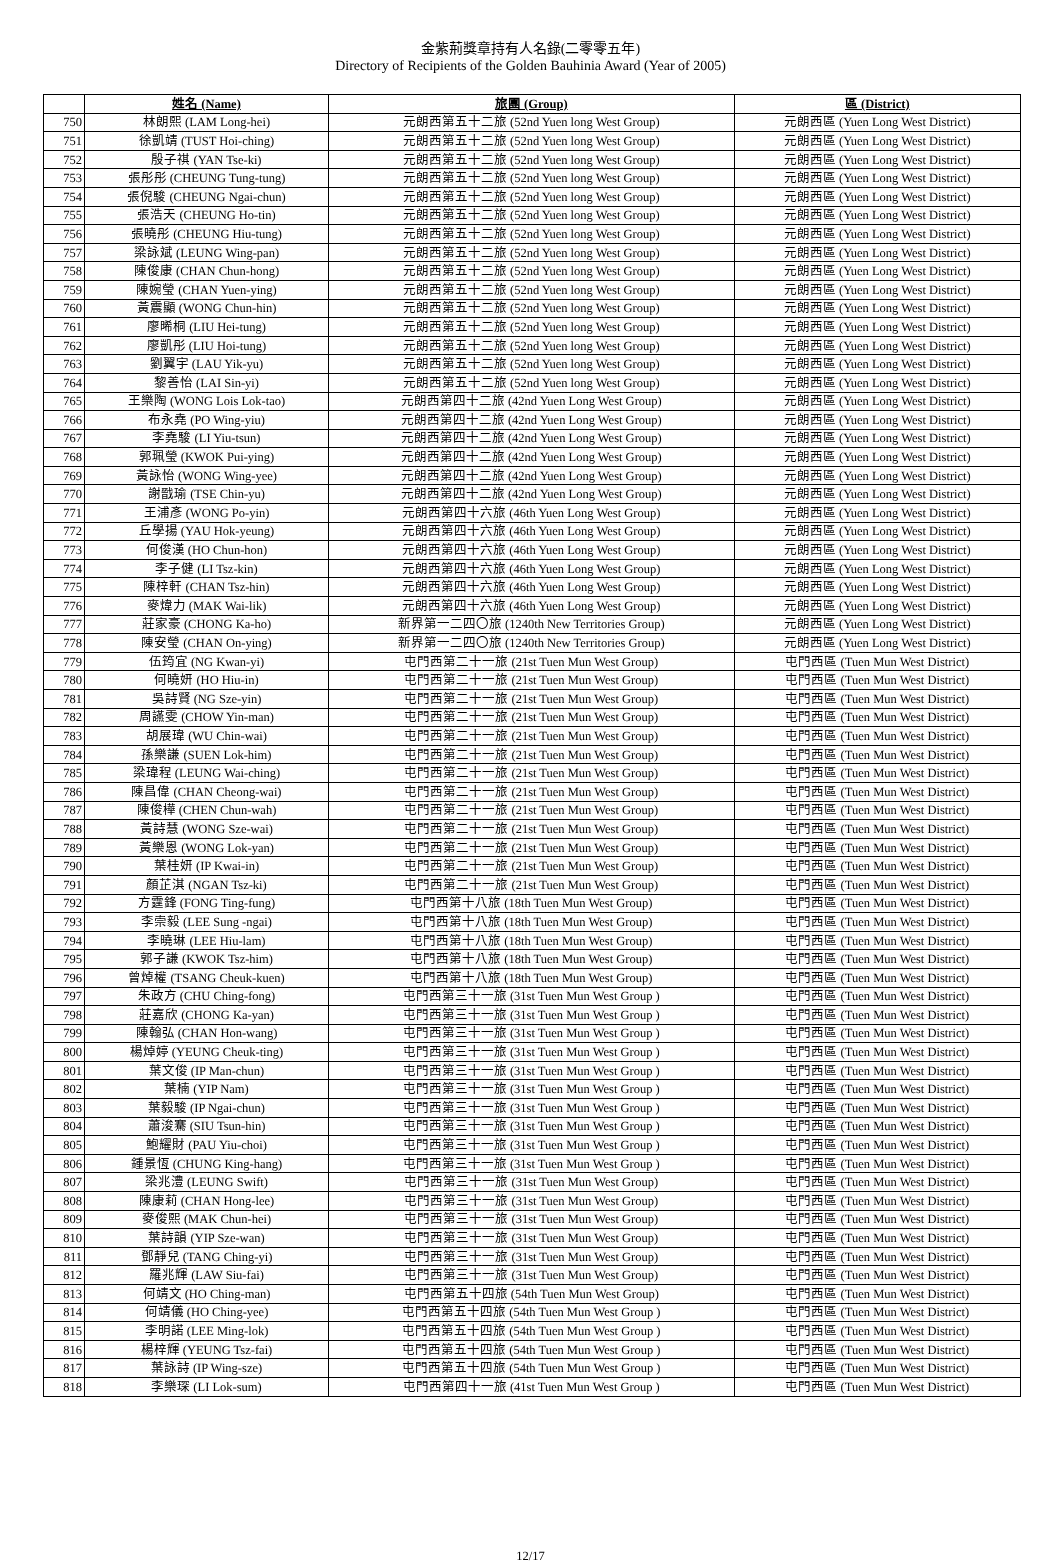金紫荊獎章持有人名錄(二零零五年)
Directory of Recipients of the Golden Bauhinia Award (Year of 2005)
| | 姓名 (Name) | 旅團 (Group) | 區 (District) |
| --- | --- | --- | --- |
| 750 | 林朗熙 (LAM Long-hei) | 元朗西第五十二旅 (52nd Yuen long West Group) | 元朗西區 (Yuen Long West District) |
| 751 | 徐凱靖 (TUST Hoi-ching) | 元朗西第五十二旅 (52nd Yuen long West Group) | 元朗西區 (Yuen Long West District) |
| 752 | 殷子祺 (YAN Tse-ki) | 元朗西第五十二旅 (52nd Yuen long West Group) | 元朗西區 (Yuen Long West District) |
| 753 | 張彤彤 (CHEUNG Tung-tung) | 元朗西第五十二旅 (52nd Yuen long West Group) | 元朗西區 (Yuen Long West District) |
| 754 | 張倪駿 (CHEUNG Ngai-chun) | 元朗西第五十二旅 (52nd Yuen long West Group) | 元朗西區 (Yuen Long West District) |
| 755 | 張浩天 (CHEUNG Ho-tin) | 元朗西第五十二旅 (52nd Yuen long West Group) | 元朗西區 (Yuen Long West District) |
| 756 | 張曉彤 (CHEUNG Hiu-tung) | 元朗西第五十二旅 (52nd Yuen long West Group) | 元朗西區 (Yuen Long West District) |
| 757 | 梁詠斌 (LEUNG Wing-pan) | 元朗西第五十二旅 (52nd Yuen long West Group) | 元朗西區 (Yuen Long West District) |
| 758 | 陳俊康 (CHAN Chun-hong) | 元朗西第五十二旅 (52nd Yuen long West Group) | 元朗西區 (Yuen Long West District) |
| 759 | 陳婉瑩 (CHAN Yuen-ying) | 元朗西第五十二旅 (52nd Yuen long West Group) | 元朗西區 (Yuen Long West District) |
| 760 | 黃震顯 (WONG Chun-hin) | 元朗西第五十二旅 (52nd Yuen long West Group) | 元朗西區 (Yuen Long West District) |
| 761 | 廖晞桐 (LIU Hei-tung) | 元朗西第五十二旅 (52nd Yuen long West Group) | 元朗西區 (Yuen Long West District) |
| 762 | 廖凱彤 (LIU Hoi-tung) | 元朗西第五十二旅 (52nd Yuen long West Group) | 元朗西區 (Yuen Long West District) |
| 763 | 劉翼宇 (LAU Yik-yu) | 元朗西第五十二旅 (52nd Yuen long West Group) | 元朗西區 (Yuen Long West District) |
| 764 | 黎善怡 (LAI Sin-yi) | 元朗西第五十二旅 (52nd Yuen long West Group) | 元朗西區 (Yuen Long West District) |
| 765 | 王樂陶 (WONG Lois Lok-tao) | 元朗西第四十二旅 (42nd Yuen Long West Group) | 元朗西區 (Yuen Long West District) |
| 766 | 布永堯 (PO Wing-yiu) | 元朗西第四十二旅 (42nd Yuen Long West Group) | 元朗西區 (Yuen Long West District) |
| 767 | 李堯駿 (LI Yiu-tsun) | 元朗西第四十二旅 (42nd Yuen Long West Group) | 元朗西區 (Yuen Long West District) |
| 768 | 郭珮瑩 (KWOK Pui-ying) | 元朗西第四十二旅 (42nd Yuen Long West Group) | 元朗西區 (Yuen Long West District) |
| 769 | 黃詠怡 (WONG Wing-yee) | 元朗西第四十二旅 (42nd Yuen Long West Group) | 元朗西區 (Yuen Long West District) |
| 770 | 謝戩瑜 (TSE Chin-yu) | 元朗西第四十二旅 (42nd Yuen Long West Group) | 元朗西區 (Yuen Long West District) |
| 771 | 王浦彥 (WONG Po-yin) | 元朗西第四十六旅 (46th Yuen Long West Group) | 元朗西區 (Yuen Long West District) |
| 772 | 丘學揚 (YAU Hok-yeung) | 元朗西第四十六旅 (46th Yuen Long West Group) | 元朗西區 (Yuen Long West District) |
| 773 | 何俊漢 (HO Chun-hon) | 元朗西第四十六旅 (46th Yuen Long West Group) | 元朗西區 (Yuen Long West District) |
| 774 | 李子健 (LI Tsz-kin) | 元朗西第四十六旅 (46th Yuen Long West Group) | 元朗西區 (Yuen Long West District) |
| 775 | 陳梓軒 (CHAN Tsz-hin) | 元朗西第四十六旅 (46th Yuen Long West Group) | 元朗西區 (Yuen Long West District) |
| 776 | 麥煒力 (MAK Wai-lik) | 元朗西第四十六旅 (46th Yuen Long West Group) | 元朗西區 (Yuen Long West District) |
| 777 | 莊家豪 (CHONG Ka-ho) | 新界第一二四〇旅 (1240th New Territories Group) | 元朗西區 (Yuen Long West District) |
| 778 | 陳安瑩 (CHAN On-ying) | 新界第一二四〇旅 (1240th New Territories Group) | 元朗西區 (Yuen Long West District) |
| 779 | 伍筠宜 (NG Kwan-yi) | 屯門西第二十一旅 (21st Tuen Mun West Group) | 屯門西區 (Tuen Mun West District) |
| 780 | 何曉妍 (HO Hiu-in) | 屯門西第二十一旅 (21st Tuen Mun West Group) | 屯門西區 (Tuen Mun West District) |
| 781 | 吳詩賢 (NG Sze-yin) | 屯門西第二十一旅 (21st Tuen Mun West Group) | 屯門西區 (Tuen Mun West District) |
| 782 | 周讌雯 (CHOW Yin-man) | 屯門西第二十一旅 (21st Tuen Mun West Group) | 屯門西區 (Tuen Mun West District) |
| 783 | 胡展瑋 (WU Chin-wai) | 屯門西第二十一旅 (21st Tuen Mun West Group) | 屯門西區 (Tuen Mun West District) |
| 784 | 孫樂謙 (SUEN Lok-him) | 屯門西第二十一旅 (21st Tuen Mun West Group) | 屯門西區 (Tuen Mun West District) |
| 785 | 梁瑋程 (LEUNG Wai-ching) | 屯門西第二十一旅 (21st Tuen Mun West Group) | 屯門西區 (Tuen Mun West District) |
| 786 | 陳昌偉 (CHAN Cheong-wai) | 屯門西第二十一旅 (21st Tuen Mun West Group) | 屯門西區 (Tuen Mun West District) |
| 787 | 陳俊樺 (CHEN Chun-wah) | 屯門西第二十一旅 (21st Tuen Mun West Group) | 屯門西區 (Tuen Mun West District) |
| 788 | 黃詩慧 (WONG Sze-wai) | 屯門西第二十一旅 (21st Tuen Mun West Group) | 屯門西區 (Tuen Mun West District) |
| 789 | 黃樂恩 (WONG Lok-yan) | 屯門西第二十一旅 (21st Tuen Mun West Group) | 屯門西區 (Tuen Mun West District) |
| 790 | 葉桂妍 (IP Kwai-in) | 屯門西第二十一旅 (21st Tuen Mun West Group) | 屯門西區 (Tuen Mun West District) |
| 791 | 顏芷淇 (NGAN Tsz-ki) | 屯門西第二十一旅 (21st Tuen Mun West Group) | 屯門西區 (Tuen Mun West District) |
| 792 | 方霆鋒 (FONG Ting-fung) | 屯門西第十八旅 (18th Tuen Mun West Group) | 屯門西區 (Tuen Mun West District) |
| 793 | 李崇毅 (LEE Sung -ngai) | 屯門西第十八旅 (18th Tuen Mun West Group) | 屯門西區 (Tuen Mun West District) |
| 794 | 李曉琳 (LEE Hiu-lam) | 屯門西第十八旅 (18th Tuen Mun West Group) | 屯門西區 (Tuen Mun West District) |
| 795 | 郭子謙 (KWOK Tsz-him) | 屯門西第十八旅 (18th Tuen Mun West Group) | 屯門西區 (Tuen Mun West District) |
| 796 | 曾焯權 (TSANG Cheuk-kuen) | 屯門西第十八旅 (18th Tuen Mun West Group) | 屯門西區 (Tuen Mun West District) |
| 797 | 朱政方 (CHU Ching-fong) | 屯門西第三十一旅 (31st Tuen Mun West Group ) | 屯門西區 (Tuen Mun West District) |
| 798 | 莊嘉欣 (CHONG Ka-yan) | 屯門西第三十一旅 (31st Tuen Mun West Group ) | 屯門西區 (Tuen Mun West District) |
| 799 | 陳翰弘 (CHAN Hon-wang) | 屯門西第三十一旅 (31st Tuen Mun West Group ) | 屯門西區 (Tuen Mun West District) |
| 800 | 楊焯婷 (YEUNG Cheuk-ting) | 屯門西第三十一旅 (31st Tuen Mun West Group ) | 屯門西區 (Tuen Mun West District) |
| 801 | 葉文俊 (IP Man-chun) | 屯門西第三十一旅 (31st Tuen Mun West Group ) | 屯門西區 (Tuen Mun West District) |
| 802 | 葉楠 (YIP Nam) | 屯門西第三十一旅 (31st Tuen Mun West Group ) | 屯門西區 (Tuen Mun West District) |
| 803 | 葉毅駿 (IP Ngai-chun) | 屯門西第三十一旅 (31st Tuen Mun West Group ) | 屯門西區 (Tuen Mun West District) |
| 804 | 蕭浚騫 (SIU Tsun-hin) | 屯門西第三十一旅 (31st Tuen Mun West Group ) | 屯門西區 (Tuen Mun West District) |
| 805 | 鮑耀財 (PAU Yiu-choi) | 屯門西第三十一旅 (31st Tuen Mun West Group ) | 屯門西區 (Tuen Mun West District) |
| 806 | 鍾景恆 (CHUNG King-hang) | 屯門西第三十一旅 (31st Tuen Mun West Group ) | 屯門西區 (Tuen Mun West District) |
| 807 | 梁兆澧 (LEUNG Swift) | 屯門西第三十一旅 (31st Tuen Mun West Group) | 屯門西區 (Tuen Mun West District) |
| 808 | 陳康莉 (CHAN Hong-lee) | 屯門西第三十一旅 (31st Tuen Mun West Group) | 屯門西區 (Tuen Mun West District) |
| 809 | 麥俊熙 (MAK Chun-hei) | 屯門西第三十一旅 (31st Tuen Mun West Group) | 屯門西區 (Tuen Mun West District) |
| 810 | 葉詩韻 (YIP Sze-wan) | 屯門西第三十一旅 (31st Tuen Mun West Group) | 屯門西區 (Tuen Mun West District) |
| 811 | 鄧靜兒 (TANG Ching-yi) | 屯門西第三十一旅 (31st Tuen Mun West Group) | 屯門西區 (Tuen Mun West District) |
| 812 | 羅兆輝 (LAW Siu-fai) | 屯門西第三十一旅 (31st Tuen Mun West Group) | 屯門西區 (Tuen Mun West District) |
| 813 | 何靖文 (HO Ching-man) | 屯門西第五十四旅 (54th Tuen Mun West Group) | 屯門西區 (Tuen Mun West District) |
| 814 | 何靖儀 (HO Ching-yee) | 屯門西第五十四旅 (54th Tuen Mun West Group ) | 屯門西區 (Tuen Mun West District) |
| 815 | 李明諾 (LEE Ming-lok) | 屯門西第五十四旅 (54th Tuen Mun West Group ) | 屯門西區 (Tuen Mun West District) |
| 816 | 楊梓輝 (YEUNG Tsz-fai) | 屯門西第五十四旅 (54th Tuen Mun West Group ) | 屯門西區 (Tuen Mun West District) |
| 817 | 葉詠詩 (IP Wing-sze) | 屯門西第五十四旅 (54th Tuen Mun West Group ) | 屯門西區 (Tuen Mun West District) |
| 818 | 李樂琛 (LI Lok-sum) | 屯門西第四十一旅 (41st Tuen Mun West Group ) | 屯門西區 (Tuen Mun West District) |
12/17